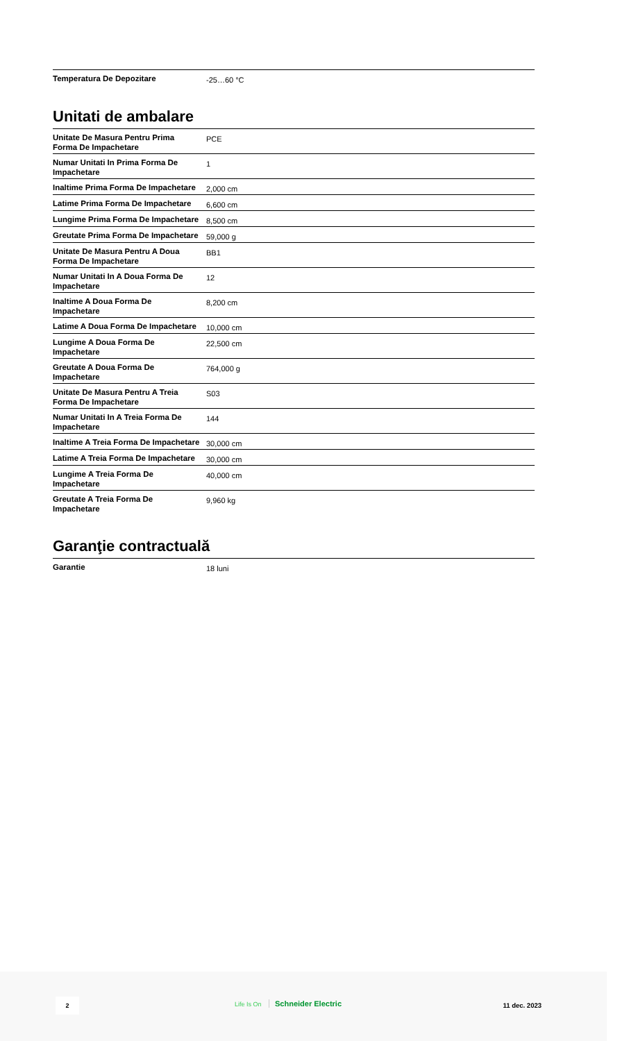| Temperatura De Depozitare | -25…60 °C |
Unitati de ambalare
| Unitate De Masura Pentru Prima Forma De Impachetare | PCE |
| Numar Unitati In Prima Forma De Impachetare | 1 |
| Inaltime Prima Forma De Impachetare | 2,000 cm |
| Latime Prima Forma De Impachetare | 6,600 cm |
| Lungime Prima Forma De Impachetare | 8,500 cm |
| Greutate Prima Forma De Impachetare | 59,000 g |
| Unitate De Masura Pentru A Doua Forma De Impachetare | BB1 |
| Numar Unitati In A Doua Forma De Impachetare | 12 |
| Inaltime A Doua Forma De Impachetare | 8,200 cm |
| Latime A Doua Forma De Impachetare | 10,000 cm |
| Lungime A Doua Forma De Impachetare | 22,500 cm |
| Greutate A Doua Forma De Impachetare | 764,000 g |
| Unitate De Masura Pentru A Treia Forma De Impachetare | S03 |
| Numar Unitati In A Treia Forma De Impachetare | 144 |
| Inaltime A Treia Forma De Impachetare | 30,000 cm |
| Latime A Treia Forma De Impachetare | 30,000 cm |
| Lungime A Treia Forma De Impachetare | 40,000 cm |
| Greutate A Treia Forma De Impachetare | 9,960 kg |
Garanţie contractuală
| Garantie | 18 luni |
2 Life Is On Schneider Electric 11 dec. 2023